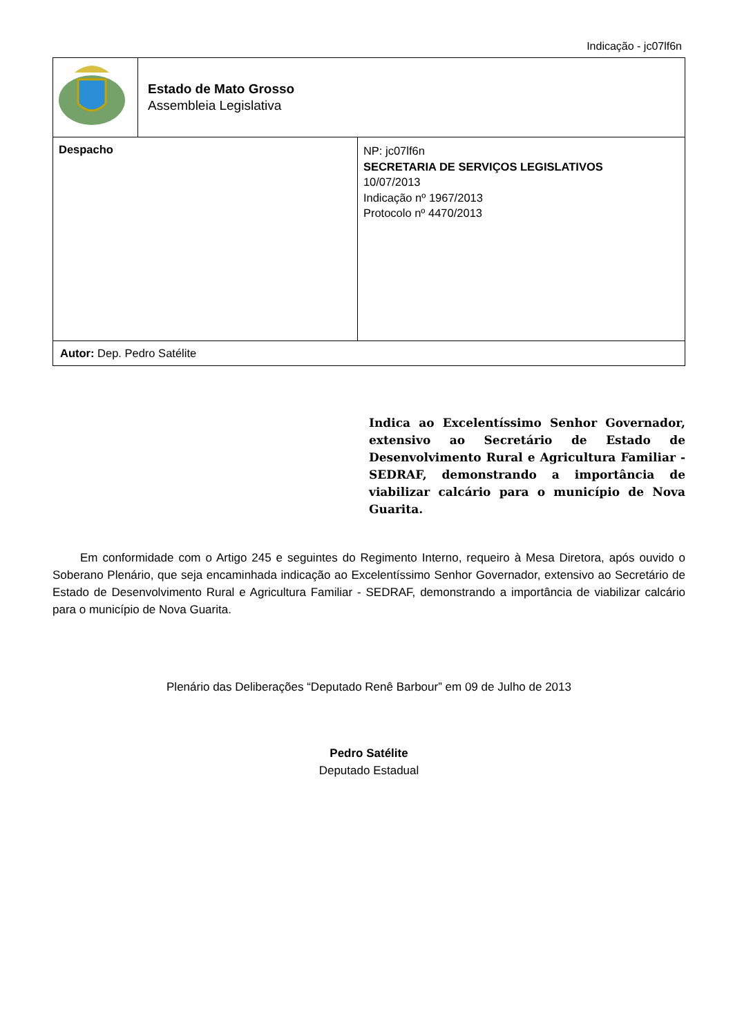Indicação - jc07lf6n
| | Estado de Mato Grosso Assembleia Legislativa | |
| Despacho | | NP: jc07lf6n SECRETARIA DE SERVIÇOS LEGISLATIVOS 10/07/2013 Indicação nº 1967/2013 Protocolo nº 4470/2013 |
| Autor: Dep. Pedro Satélite | | |
Indica ao Excelentíssimo Senhor Governador, extensivo ao Secretário de Estado de Desenvolvimento Rural e Agricultura Familiar - SEDRAF, demonstrando a importância de viabilizar calcário para o município de Nova Guarita.
Em conformidade com o Artigo 245 e seguintes do Regimento Interno, requeiro à Mesa Diretora, após ouvido o Soberano Plenário, que seja encaminhada indicação ao Excelentíssimo Senhor Governador, extensivo ao Secretário de Estado de Desenvolvimento Rural e Agricultura Familiar - SEDRAF, demonstrando a importância de viabilizar calcário para o município de Nova Guarita.
Plenário das Deliberações “Deputado Renê Barbour” em 09 de Julho de 2013
Pedro Satélite
Deputado Estadual